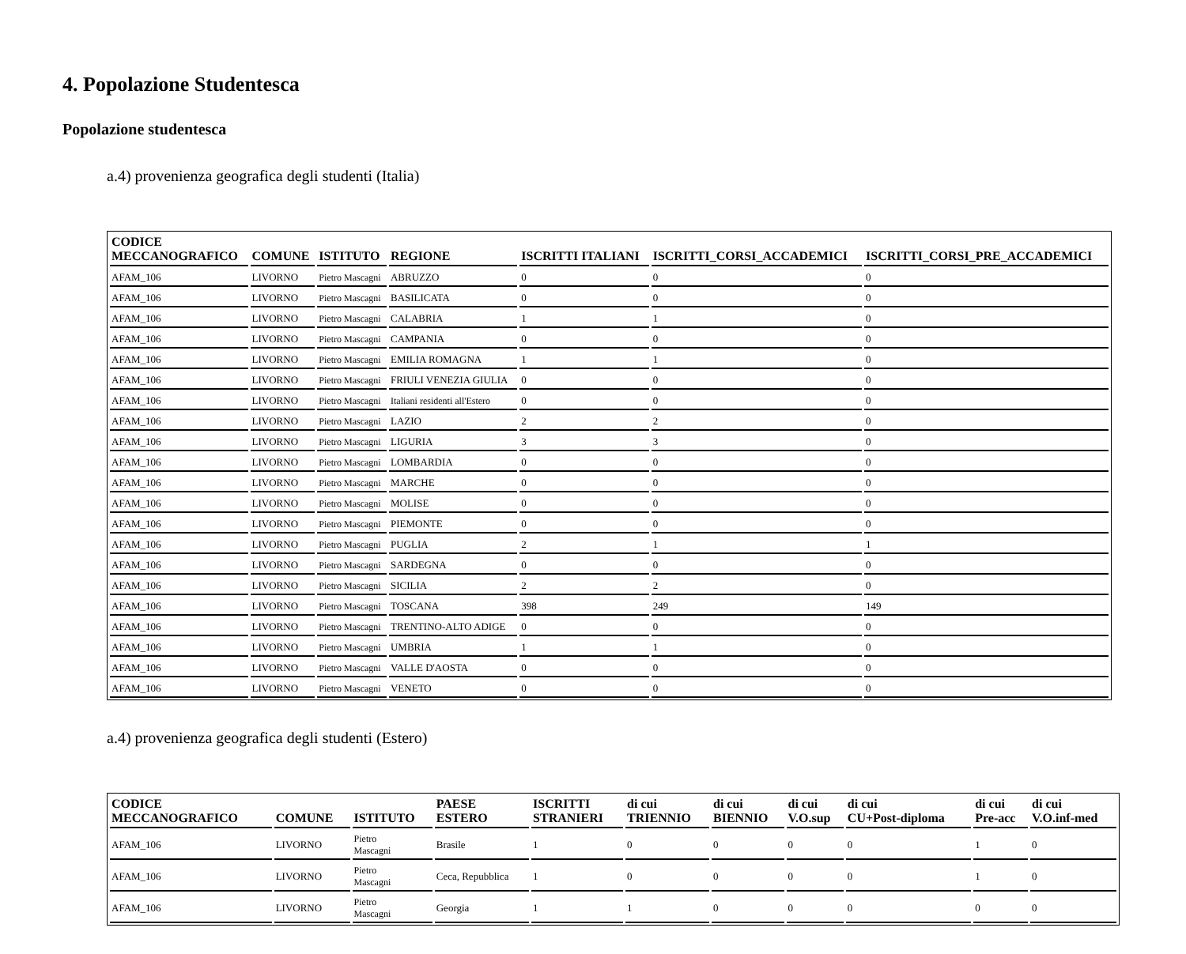4. Popolazione Studentesca
Popolazione studentesca
a.4) provenienza geografica degli studenti (Italia)
| CODICE MECCANOGRAFICO | COMUNE | ISTITUTO | REGIONE | ISCRITTI ITALIANI | ISCRITTI_CORSI_ACCADEMICI | ISCRITTI_CORSI_PRE_ACCADEMICI |
| --- | --- | --- | --- | --- | --- | --- |
| AFAM_106 | LIVORNO | Pietro Mascagni | ABRUZZO | 0 | 0 | 0 |
| AFAM_106 | LIVORNO | Pietro Mascagni | BASILICATA | 0 | 0 | 0 |
| AFAM_106 | LIVORNO | Pietro Mascagni | CALABRIA | 1 | 1 | 0 |
| AFAM_106 | LIVORNO | Pietro Mascagni | CAMPANIA | 0 | 0 | 0 |
| AFAM_106 | LIVORNO | Pietro Mascagni | EMILIA ROMAGNA | 1 | 1 | 0 |
| AFAM_106 | LIVORNO | Pietro Mascagni | FRIULI VENEZIA GIULIA | 0 | 0 | 0 |
| AFAM_106 | LIVORNO | Pietro Mascagni | Italiani residenti all'Estero | 0 | 0 | 0 |
| AFAM_106 | LIVORNO | Pietro Mascagni | LAZIO | 2 | 2 | 0 |
| AFAM_106 | LIVORNO | Pietro Mascagni | LIGURIA | 3 | 3 | 0 |
| AFAM_106 | LIVORNO | Pietro Mascagni | LOMBARDIA | 0 | 0 | 0 |
| AFAM_106 | LIVORNO | Pietro Mascagni | MARCHE | 0 | 0 | 0 |
| AFAM_106 | LIVORNO | Pietro Mascagni | MOLISE | 0 | 0 | 0 |
| AFAM_106 | LIVORNO | Pietro Mascagni | PIEMONTE | 0 | 0 | 0 |
| AFAM_106 | LIVORNO | Pietro Mascagni | PUGLIA | 2 | 1 | 1 |
| AFAM_106 | LIVORNO | Pietro Mascagni | SARDEGNA | 0 | 0 | 0 |
| AFAM_106 | LIVORNO | Pietro Mascagni | SICILIA | 2 | 2 | 0 |
| AFAM_106 | LIVORNO | Pietro Mascagni | TOSCANA | 398 | 249 | 149 |
| AFAM_106 | LIVORNO | Pietro Mascagni | TRENTINO-ALTO ADIGE | 0 | 0 | 0 |
| AFAM_106 | LIVORNO | Pietro Mascagni | UMBRIA | 1 | 1 | 0 |
| AFAM_106 | LIVORNO | Pietro Mascagni | VALLE D'AOSTA | 0 | 0 | 0 |
| AFAM_106 | LIVORNO | Pietro Mascagni | VENETO | 0 | 0 | 0 |
a.4) provenienza geografica degli studenti (Estero)
| CODICE MECCANOGRAFICO | COMUNE | ISTITUTO | PAESE ESTERO | ISCRITTI STRANIERI | di cui TRIENNIO | di cui BIENNIO | di cui V.O.sup | di cui CU+Post-diploma | di cui Pre-acc | di cui V.O.inf-med |
| --- | --- | --- | --- | --- | --- | --- | --- | --- | --- | --- |
| AFAM_106 | LIVORNO | Pietro Mascagni | Brasile | 1 | 0 | 0 | 0 | 0 | 1 | 0 |
| AFAM_106 | LIVORNO | Pietro Mascagni | Ceca, Repubblica | 1 | 0 | 0 | 0 | 0 | 1 | 0 |
| AFAM_106 | LIVORNO | Pietro Mascagni | Georgia | 1 | 1 | 0 | 0 | 0 | 0 | 0 |